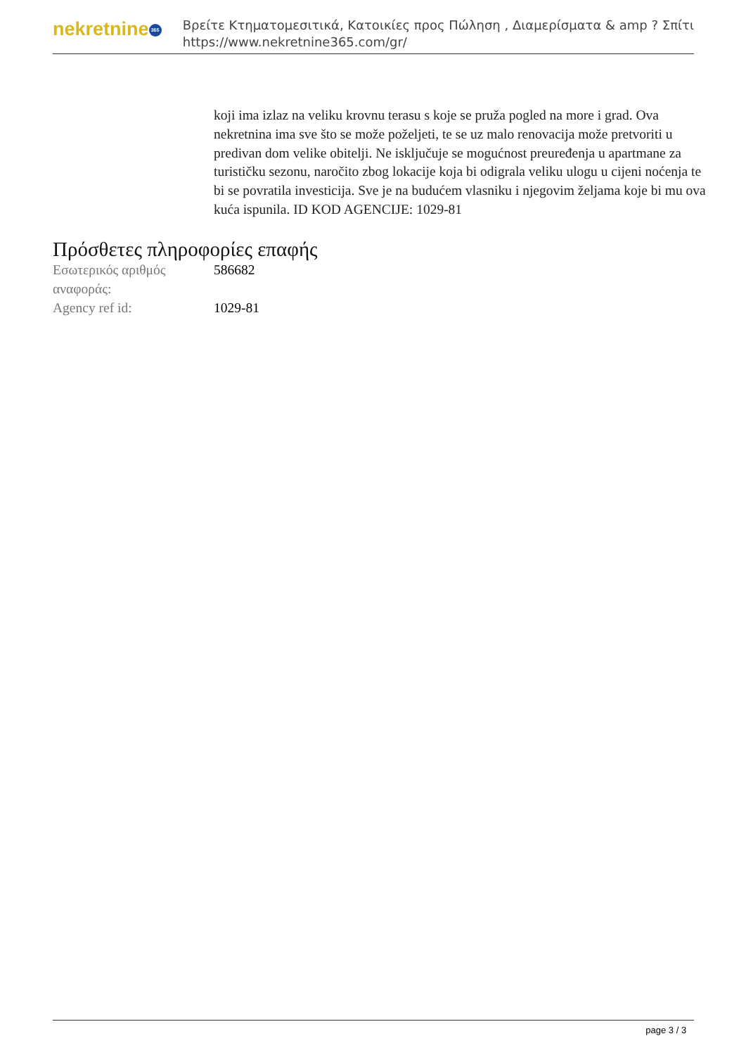nekretnine 365
Βρείτε Κτηματομεσιτικά, Κατοικίες προς Πώληση , Διαμερίσματα & amp ? Σπίτι
https://www.nekretnine365.com/gr/
koji ima izlaz na veliku krovnu terasu s koje se pruža pogled na more i grad. Ova nekretnina ima sve što se može poželjeti, te se uz malo renovacija može pretvoriti u predivan dom velike obitelji. Ne isključuje se mogućnost preuređenja u apartmane za turističku sezonu, naročito zbog lokacije koja bi odigrala veliku ulogu u cijeni noćenja te bi se povratila investicija. Sve je na budućem vlasniku i njegovim željama koje bi mu ova kuća ispunila. ID KOD AGENCIJE: 1029-81
Πρόσθετες πληροφορίες επαφής
| Εσωτερικός αριθμός αναφοράς: | 586682 |
| Agency ref id: | 1029-81 |
page 3 / 3